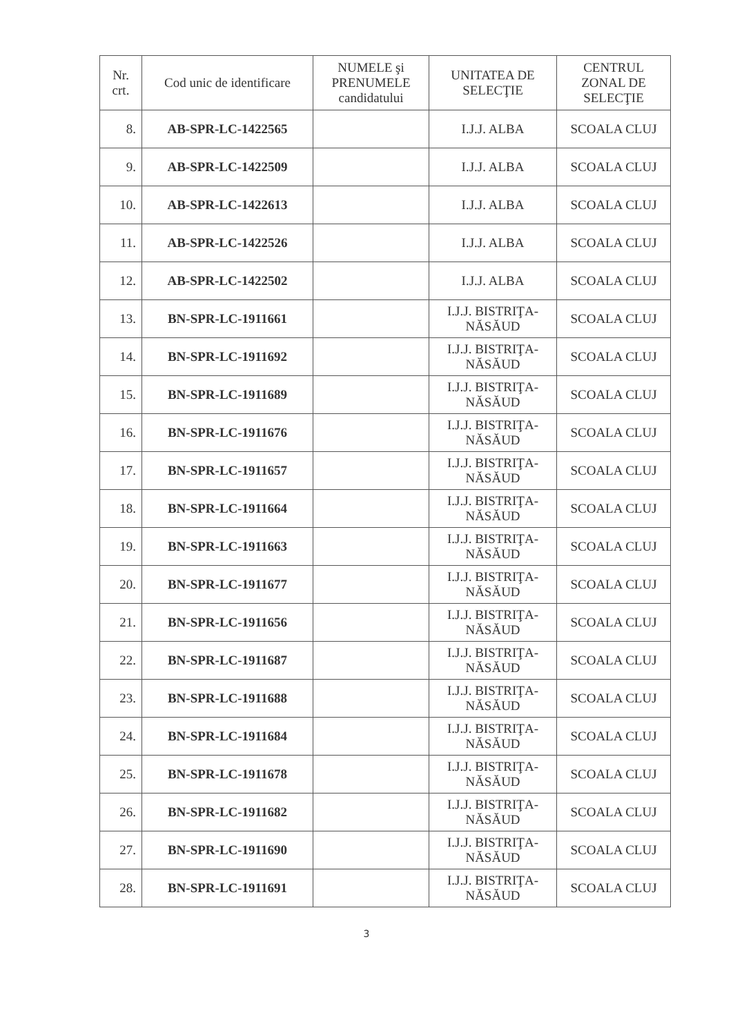| Nr. crt. | Cod unic de identificare | NUMELE şi PRENUMELE candidatului | UNITATEA DE SELECŢIE | CENTRUL ZONAL DE SELECŢIE |
| --- | --- | --- | --- | --- |
| 8. | AB-SPR-LC-1422565 | | I.J.J. ALBA | SCOALA CLUJ |
| 9. | AB-SPR-LC-1422509 | | I.J.J. ALBA | SCOALA CLUJ |
| 10. | AB-SPR-LC-1422613 | | I.J.J. ALBA | SCOALA CLUJ |
| 11. | AB-SPR-LC-1422526 | | I.J.J. ALBA | SCOALA CLUJ |
| 12. | AB-SPR-LC-1422502 | | I.J.J. ALBA | SCOALA CLUJ |
| 13. | BN-SPR-LC-1911661 | | I.J.J. BISTRIŢA- NĂSĂUD | SCOALA CLUJ |
| 14. | BN-SPR-LC-1911692 | | I.J.J. BISTRIŢA- NĂSĂUD | SCOALA CLUJ |
| 15. | BN-SPR-LC-1911689 | | I.J.J. BISTRIŢA- NĂSĂUD | SCOALA CLUJ |
| 16. | BN-SPR-LC-1911676 | | I.J.J. BISTRIŢA- NĂSĂUD | SCOALA CLUJ |
| 17. | BN-SPR-LC-1911657 | | I.J.J. BISTRIŢA- NĂSĂUD | SCOALA CLUJ |
| 18. | BN-SPR-LC-1911664 | | I.J.J. BISTRIŢA- NĂSĂUD | SCOALA CLUJ |
| 19. | BN-SPR-LC-1911663 | | I.J.J. BISTRIŢA- NĂSĂUD | SCOALA CLUJ |
| 20. | BN-SPR-LC-1911677 | | I.J.J. BISTRIŢA- NĂSĂUD | SCOALA CLUJ |
| 21. | BN-SPR-LC-1911656 | | I.J.J. BISTRIŢA- NĂSĂUD | SCOALA CLUJ |
| 22. | BN-SPR-LC-1911687 | | I.J.J. BISTRIŢA- NĂSĂUD | SCOALA CLUJ |
| 23. | BN-SPR-LC-1911688 | | I.J.J. BISTRIŢA- NĂSĂUD | SCOALA CLUJ |
| 24. | BN-SPR-LC-1911684 | | I.J.J. BISTRIŢA- NĂSĂUD | SCOALA CLUJ |
| 25. | BN-SPR-LC-1911678 | | I.J.J. BISTRIŢA- NĂSĂUD | SCOALA CLUJ |
| 26. | BN-SPR-LC-1911682 | | I.J.J. BISTRIŢA- NĂSĂUD | SCOALA CLUJ |
| 27. | BN-SPR-LC-1911690 | | I.J.J. BISTRIŢA- NĂSĂUD | SCOALA CLUJ |
| 28. | BN-SPR-LC-1911691 | | I.J.J. BISTRIŢA- NĂSĂUD | SCOALA CLUJ |
3